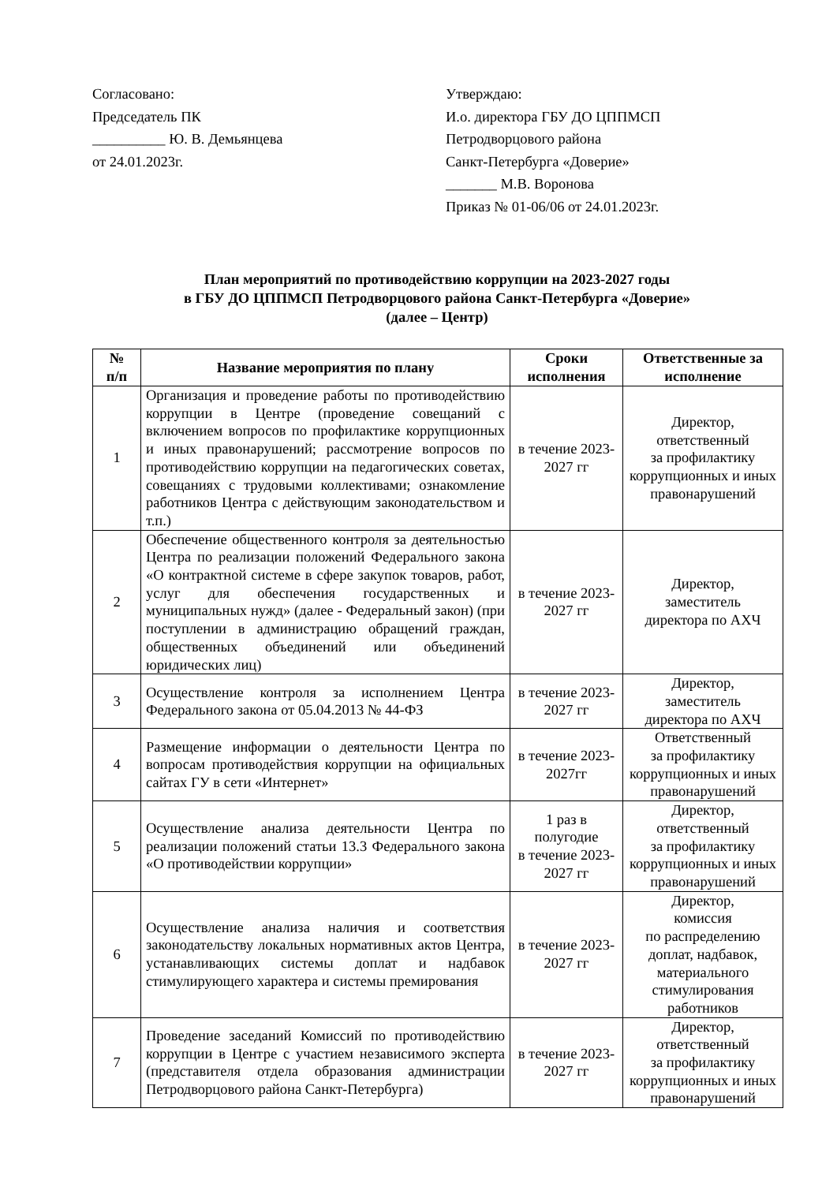Согласовано:
Председатель ПК
__________ Ю. В. Демьянцева
от 24.01.2023г.
Утверждаю:
И.о. директора ГБУ ДО ЦППМСП
Петродворцового района
Санкт-Петербурга «Доверие»
_______ М.В. Воронова
Приказ № 01-06/06 от 24.01.2023г.
План мероприятий по противодействию коррупции на 2023-2027 годы
в ГБУ ДО ЦППМСП Петродворцового района Санкт-Петербурга «Доверие»
(далее – Центр)
| № п/п | Название мероприятия по плану | Сроки исполнения | Ответственные за исполнение |
| --- | --- | --- | --- |
| 1 | Организация и проведение работы по противодействию коррупции в Центре (проведение совещаний с включением вопросов по профилактике коррупционных и иных правонарушений; рассмотрение вопросов по противодействию коррупции на педагогических советах, совещаниях с трудовыми коллективами; ознакомление работников Центра с действующим законодательством и т.п.) | в течение 2023-2027 гг | Директор, ответственный за профилактику коррупционных и иных правонарушений |
| 2 | Обеспечение общественного контроля за деятельностью Центра по реализации положений Федерального закона «О контрактной системе в сфере закупок товаров, работ, услуг для обеспечения государственных и муниципальных нужд» (далее - Федеральный закон) (при поступлении в администрацию обращений граждан, общественных объединений или объединений юридических лиц) | в течение 2023-2027 гг | Директор, заместитель директора по АХЧ |
| 3 | Осуществление контроля за исполнением Центра Федерального закона от 05.04.2013 № 44-ФЗ | в течение 2023-2027 гг | Директор, заместитель директора по АХЧ |
| 4 | Размещение информации о деятельности Центра по вопросам противодействия коррупции на официальных сайтах ГУ в сети «Интернет» | в течение 2023-2027гг | Ответственный за профилактику коррупционных и иных правонарушений |
| 5 | Осуществление анализа деятельности Центра по реализации положений статьи 13.3 Федерального закона «О противодействии коррупции» | 1 раз в полугодие в течение 2023-2027 гг | Директор, ответственный за профилактику коррупционных и иных правонарушений |
| 6 | Осуществление анализа наличия и соответствия законодательству локальных нормативных актов Центра, устанавливающих системы доплат и надбавок стимулирующего характера и системы премирования | в течение 2023-2027 гг | Директор, комиссия по распределению доплат, надбавок, материального стимулирования работников |
| 7 | Проведение заседаний Комиссий по противодействию коррупции в Центре с участием независимого эксперта (представителя отдела образования администрации Петродворцового района Санкт-Петербурга) | в течение 2023-2027 гг | Директор, ответственный за профилактику коррупционных и иных правонарушений |